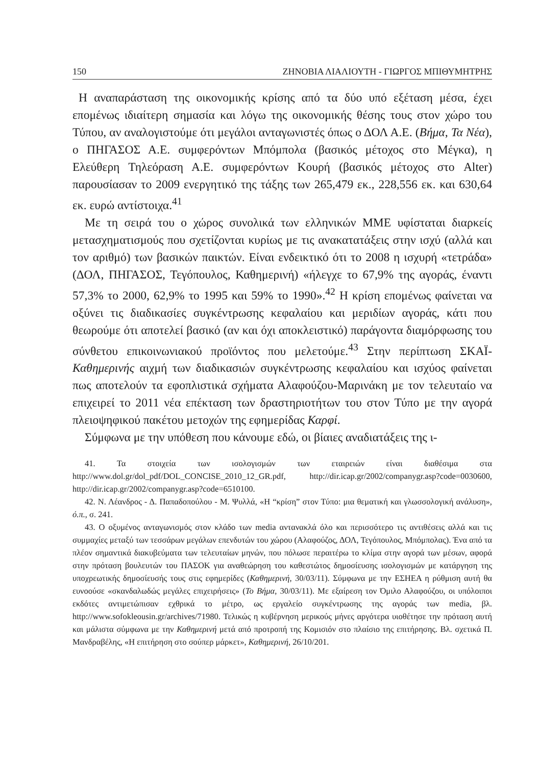150 ΖΗΝΟΒΙΑ ΛΙΑΛΙΟΥΤΗ - ΓΙΩΡΓΟΣ ΜΠΙΘΥΜΗΤΡΗΣ
Η αναπαράσταση της οικονομικής κρίσης από τα δύο υπό εξέταση μέσα, έχει επομένως ιδιαίτερη σημασία και λόγω της οικονομικής θέσης τους στον χώρο του Τύπου, αν αναλογιστούμε ότι μεγάλοι ανταγωνιστές όπως ο ΔΟΛ Α.Ε. (Βήμα, Τα Νέα), ο ΠΗΓΑΣΟΣ Α.Ε. συμφερόντων Μπόμπολα (βασικός μέτοχος στο Μέγκα), η Ελεύθερη Τηλεόραση Α.Ε. συμφερόντων Κουρή (βασικός μέτοχος στο Alter) παρουσίασαν το 2009 ενεργητικό της τάξης των 265,479 εκ., 228,556 εκ. και 630,64 εκ. ευρώ αντίστοιχα.<sup>41</sup>
Με τη σειρά του ο χώρος συνολικά των ελληνικών ΜΜΕ υφίσταται διαρκείς μετασχηματισμούς που σχετίζονται κυρίως με τις ανακατατάξεις στην ισχύ (αλλά και τον αριθμό) των βασικών παικτών. Είναι ενδεικτικό ότι το 2008 η ισχυρή «τετράδα» (ΔΟΛ, ΠΗΓΑΣΟΣ, Τεγόπουλος, Καθημερινή) «ήλεγχε το 67,9% της αγοράς, έναντι 57,3% το 2000, 62,9% το 1995 και 59% το 1990».<sup>42</sup> Η κρίση επομένως φαίνεται να οξύνει τις διαδικασίες συγκέντρωσης κεφαλαίου και μεριδίων αγοράς, κάτι που θεωρούμε ότι αποτελεί βασικό (αν και όχι αποκλειστικό) παράγοντα διαμόρφωσης του σύνθετου επικοινωνιακού προϊόντος που μελετούμε.<sup>43</sup> Στην περίπτωση ΣΚΑΪ-Καθημερινής αιχμή των διαδικασιών συγκέντρωσης κεφαλαίου και ισχύος φαίνεται πως αποτελούν τα εφοπλιστικά σχήματα Αλαφούζου-Μαρινάκη με τον τελευταίο να επιχειρεί το 2011 νέα επέκταση των δραστηριοτήτων του στον Τύπο με την αγορά πλειοψηφικού πακέτου μετοχών της εφημερίδας Καρφί.
Σύμφωνα με την υπόθεση που κάνουμε εδώ, οι βίαιες αναδιατάξεις της ι-
41. Τα στοιχεία των ισολογισμών των εταιρειών είναι διαθέσιμα στα http://www.dol.gr/dol_pdf/DOL_CONCISE_2010_12_GR.pdf, http://dir.icap.gr/2002/companygr.asp?code=0030600, http://dir.icap.gr/2002/companygr.asp?code=6510100.
42. Ν. Λέανδρος - Δ. Παπαδοπούλου - Μ. Ψυλλά, «Η “κρίση” στον Τύπο: μια θεματική και γλωσσολογική ανάλυση», ό.π., σ. 241.
43. Ο οξυμένος ανταγωνισμός στον κλάδο των media αντανακλά όλο και περισσότερο τις αντιθέσεις αλλά και τις συμμαχίες μεταξύ των τεσσάρων μεγάλων επενδυτών του χώρου (Αλαφούζος, ΔΟΛ, Τεγόπουλος, Μπόμπολας). Ένα από τα πλέον σημαντικά διακυβεύματα των τελευταίων μηνών, που πόλωσε περαιτέρω το κλίμα στην αγορά των μέσων, αφορά στην πρόταση βουλευτών του ΠΑΣΟΚ για αναθεώρηση του καθεστώτος δημοσίευσης ισολογισμών με κατάργηση της υποχρεωτικής δημοσίευσής τους στις εφημερίδες (Καθημερινή, 30/03/11). Σύμφωνα με την ΕΣΗΕΑ η ρύθμιση αυτή θα ευνοούσε «σκανδαλωδώς μεγάλες επιχειρήσεις» (Το Βήμα, 30/03/11). Με εξαίρεση τον Όμιλο Αλαφούζου, οι υπόλοιποι εκδότες αντιμετώπισαν εχθρικά το μέτρο, ως εργαλείο συγκέντρωσης της αγοράς των media, βλ. http://www.sofokleousin.gr/archives/71980. Τελικώς η κυβέρνηση μερικούς μήνες αργότερα υιοθέτησε την πρόταση αυτή και μάλιστα σύμφωνα με την Καθημερινή μετά από προτροπή της Κομισιόν στο πλαίσιο της επιτήρησης. Βλ. σχετικά Π. Μανδραβέλης, «Η επιτήρηση στο σούπερ μάρκετ», Καθημερινή, 26/10/201.